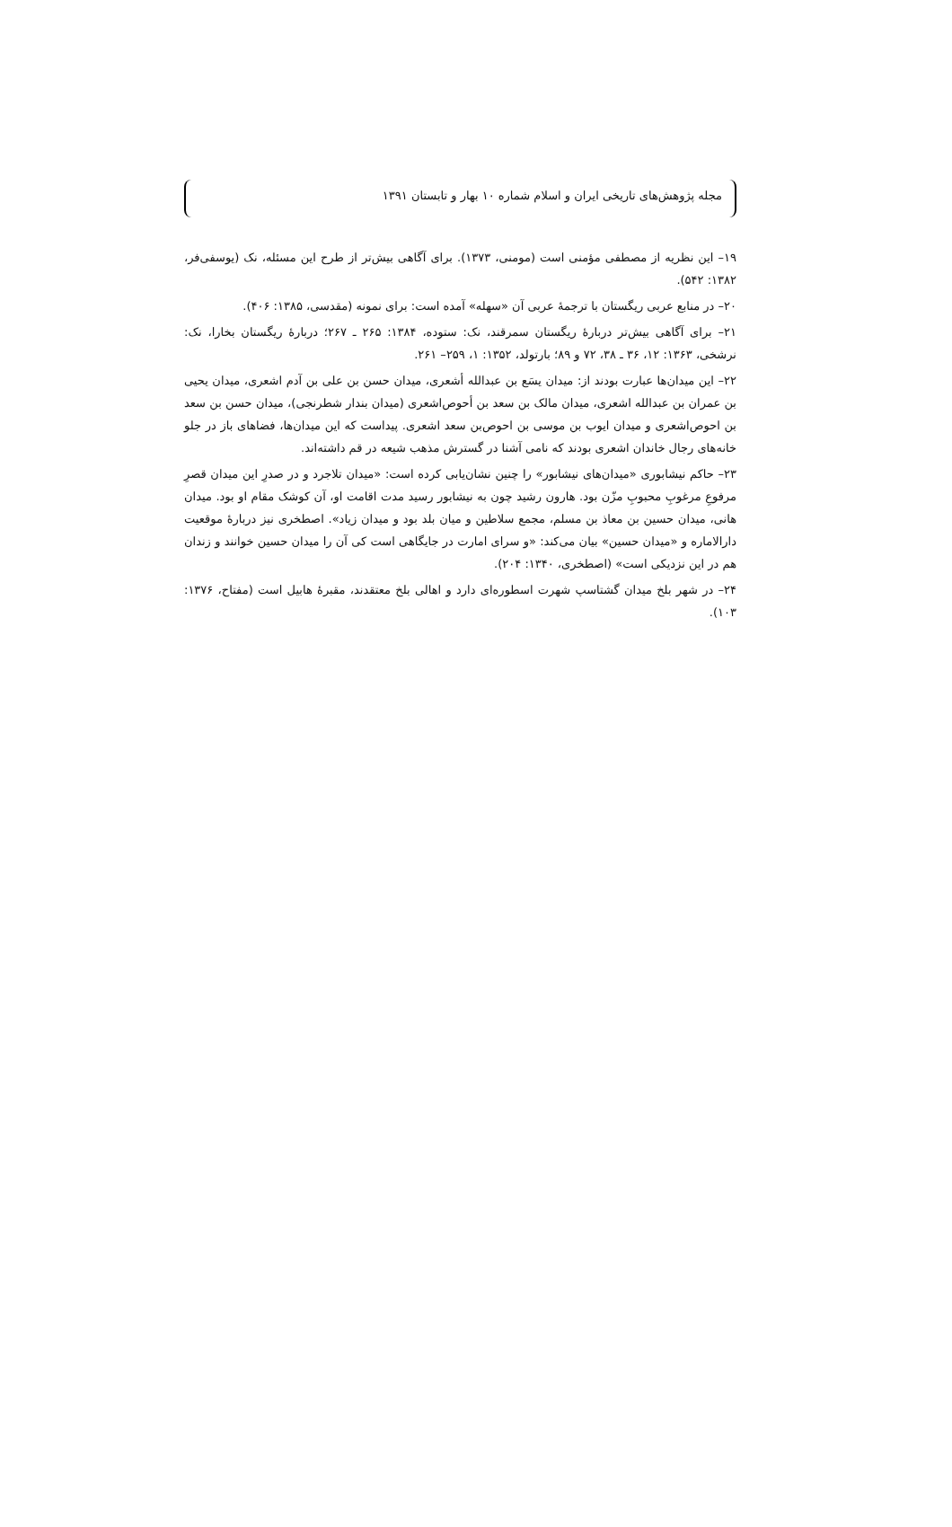مجله پژوهش‌های تاریخی ایران و اسلام شماره ۱۰ بهار و تابستان ۱۳۹۱
۱۹– این نظریه از مصطفی مؤمنی است (مومنی، ۱۳۷۳). برای آگاهی بیش‌تر از طرح این مسئله، نک (یوسفی‌فر، ۱۳۸۲: ۵۴۲).
۲۰– در منابع عربی ریگستان با ترجمهٔ عربی آن «سهله» آمده است: برای نمونه (مقدسی، ۱۳۸۵: ۴۰۶).
۲۱– برای آگاهی بیش‌تر دربارهٔ ریگستان سمرقند، نک: ستوده، ۱۳۸۴: ۲۶۵ ـ ۲۶۷؛ دربارهٔ ریگستان بخارا، نک: نرشخی، ۱۳۶۳: ۱۲، ۳۶ ـ ۳۸، ۷۲ و ۸۹؛ بارتولد، ۱۳۵۲: ۱، ۲۵۹– ۲۶۱.
۲۲– این میدان‌ها عبارت بودند از: میدان یسَع بن عبدالله أشعری، میدان حسن بن علی بن آدم اشعری، میدان یحیی بن عمران بن عبدالله اشعری، میدان مالک بن سعد بن أحوص‌اشعری (میدان بندار شطرنجی)، میدان حسن بن سعد بن احوص‌اشعری و میدان ایوب بن موسی بن احوص‌بن سعد اشعری. پیداست که این میدان‌ها، فضاهای باز در جلو خانه‌های رجال خاندان اشعری بودند که نامی آشنا در گسترش مذهب شیعه در قم داشته‌اند.
۲۳– حاکم نیشابوری «میدان‌های نیشابور» را چنین نشان‌یابی کرده است: «میدان تلاجرد و در صدرِ این میدان قصرِ مرفوعِ مرغوبِ محبوبِ مزّن بود. هارون رشید چون به نیشابور رسید مدت اقامت او، آن کوشک مقام او بود. میدان هانی، میدان حسین بن معاذ بن مسلم، مجمع سلاطین و میان بلد بود و میدان زیاد». اصطخری نیز دربارهٔ موقعیت دارالاماره و «میدان حسین» بیان می‌کند: «و سرای امارت در جایگاهی است کی آن را میدان حسین خوانند و زندان هم در این نزدیکی است» (اصطخری، ۱۳۴۰: ۲۰۴).
۲۴– در شهر بلخ میدان گشتاسپ شهرت اسطوره‌ای دارد و اهالی بلخ معتقدند، مقبرهٔ هابیل است (مفتاح، ۱۳۷۶: ۱۰۳).